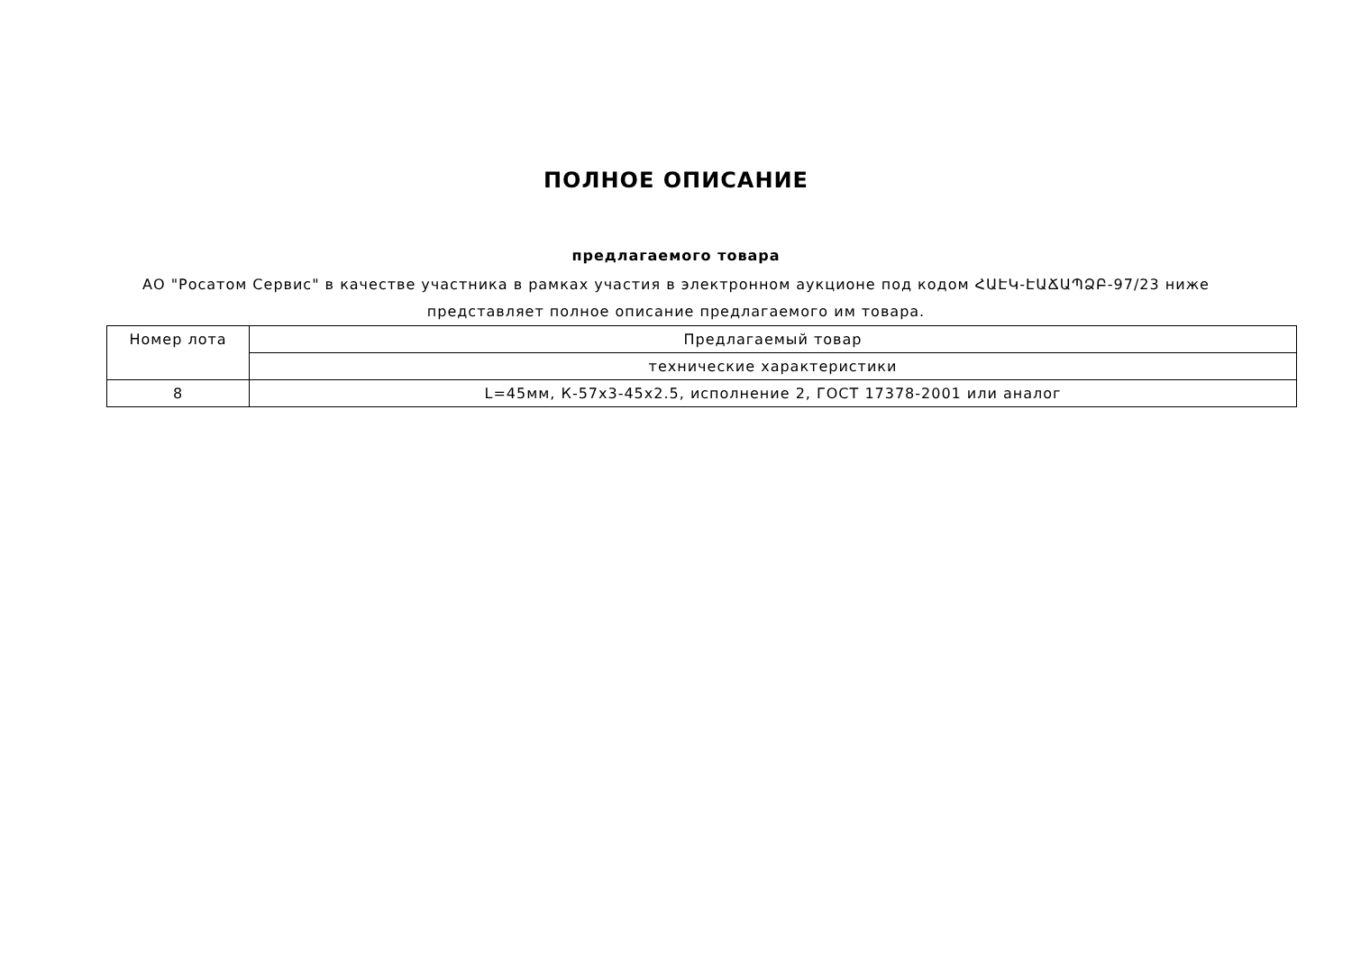ПОЛНОЕ ОПИСАНИЕ
предлагаемого товара
АО "Росатом Сервис" в качестве участника в рамках участия в электронном аукционе под кодом ՀԱԷԿ-ԷԱՃԱՊՁԲ-97/23 ниже представляет полное описание предлагаемого им товара.
| Номер лота | Предлагаемый товар |
| --- | --- |
| | технические характеристики |
| 8 | L=45мм, К-57x3-45x2.5, исполнение 2, ГОСТ 17378-2001 или аналог |